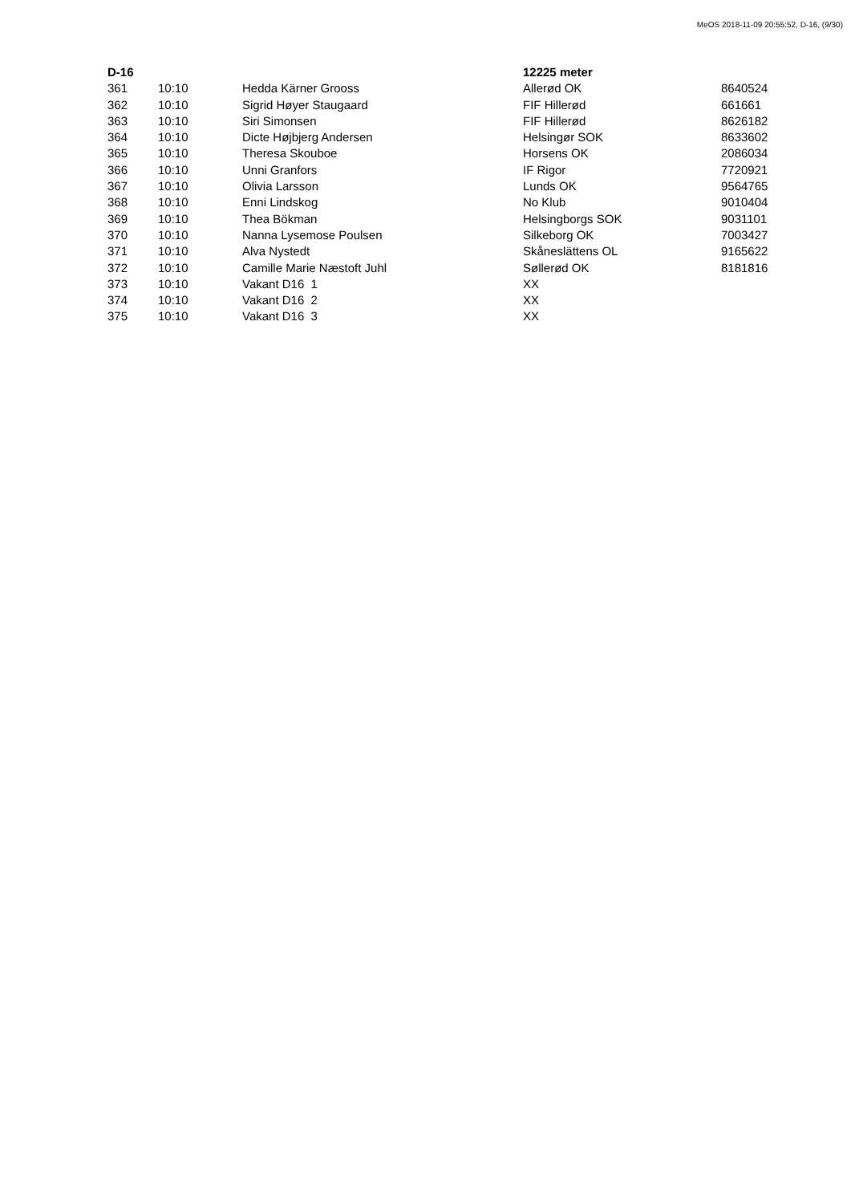MeOS 2018-11-09 20:55:52, D-16, (9/30)
| D-16 | | | 12225 meter | |
| --- | --- | --- | --- | --- |
| 361 | 10:10 | Hedda Kärner Grooss | Allerød OK | 8640524 |
| 362 | 10:10 | Sigrid Høyer Staugaard | FIF Hillerød | 661661 |
| 363 | 10:10 | Siri Simonsen | FIF Hillerød | 8626182 |
| 364 | 10:10 | Dicte Højbjerg Andersen | Helsingør SOK | 8633602 |
| 365 | 10:10 | Theresa Skouboe | Horsens OK | 2086034 |
| 366 | 10:10 | Unni Granfors | IF Rigor | 7720921 |
| 367 | 10:10 | Olivia Larsson | Lunds OK | 9564765 |
| 368 | 10:10 | Enni Lindskog | No Klub | 9010404 |
| 369 | 10:10 | Thea Bökman | Helsingborgs SOK | 9031101 |
| 370 | 10:10 | Nanna Lysemose Poulsen | Silkeborg OK | 7003427 |
| 371 | 10:10 | Alva Nystedt | Skåneslättens OL | 9165622 |
| 372 | 10:10 | Camille Marie Næstoft Juhl | Søllerød OK | 8181816 |
| 373 | 10:10 | Vakant D16 1 | XX | |
| 374 | 10:10 | Vakant D16 2 | XX | |
| 375 | 10:10 | Vakant D16 3 | XX | |